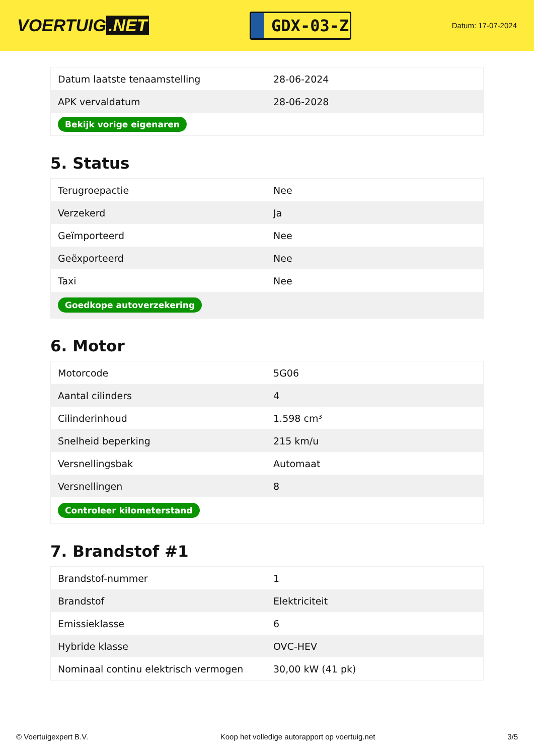VOERTUIG.NET
GDX-03-Z
Datum: 17-07-2024
| Datum laatste tenaamstelling | 28-06-2024 |
| APK vervaldatum | 28-06-2028 |
| Bekijk vorige eigenaren | |
5. Status
| Terugroepactie | Nee |
| Verzekerd | Ja |
| Geïmporteerd | Nee |
| Geëxporteerd | Nee |
| Taxi | Nee |
| Goedkope autoverzekering | |
6. Motor
| Motorcode | 5G06 |
| Aantal cilinders | 4 |
| Cilinderinhoud | 1.598 cm³ |
| Snelheid beperking | 215 km/u |
| Versnellingsbak | Automaat |
| Versnellingen | 8 |
| Controleer kilometerstand | |
7. Brandstof #1
| Brandstof-nummer | 1 |
| Brandstof | Elektriciteit |
| Emissieklasse | 6 |
| Hybride klasse | OVC-HEV |
| Nominaal continu elektrisch vermogen | 30,00 kW (41 pk) |
© Voertuigexpert B.V. Koop het volledige autorapport op voertuig.net 3/5